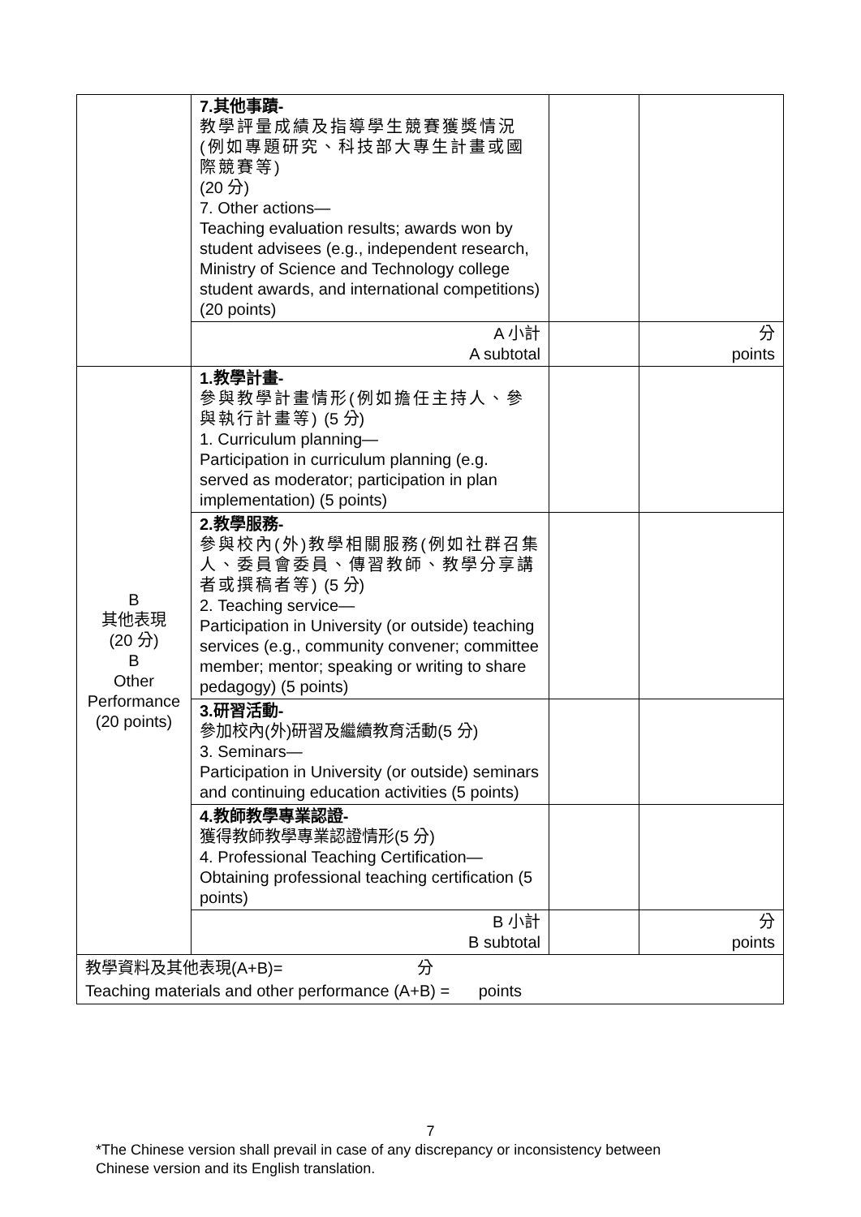| | 7.其他事蹟- 教學評量成績及指導學生競賽獲獎情況(例如專題研究、科技部大專生計畫或國際競賽等) (20 分) 7. Other actions— Teaching evaluation results; awards won by student advisees (e.g., independent research, Ministry of Science and Technology college student awards, and international competitions) (20 points) | | |
| | A 小計 A subtotal | | 分 points |
| B 其他表現 (20 分) B Other Performance (20 points) | 1.教學計畫- 參與教學計畫情形(例如擔任主持人、參與執行計畫等) (5 分) 1. Curriculum planning— Participation in curriculum planning (e.g. served as moderator; participation in plan implementation) (5 points) | | |
| | 2.教學服務- 參與校內(外)教學相關服務(例如社群召集人、委員會委員、傳習教師、教學分享講者或撰稿者等) (5 分) 2. Teaching service— Participation in University (or outside) teaching services (e.g., community convener; committee member; mentor; speaking or writing to share pedagogy) (5 points) | | |
| | 3.研習活動- 參加校內(外)研習及繼續教育活動(5 分) 3. Seminars— Participation in University (or outside) seminars and continuing education activities (5 points) | | |
| | 4.教師教學專業認證- 獲得教師教學專業認證情形(5 分) 4. Professional Teaching Certification— Obtaining professional teaching certification (5 points) | | |
| | B 小計 B subtotal | | 分 points |
| 教學資料及其他表現(A+B)= 分 Teaching materials and other performance (A+B) = points | | | |
7
*The Chinese version shall prevail in case of any discrepancy or inconsistency between
Chinese version and its English translation.